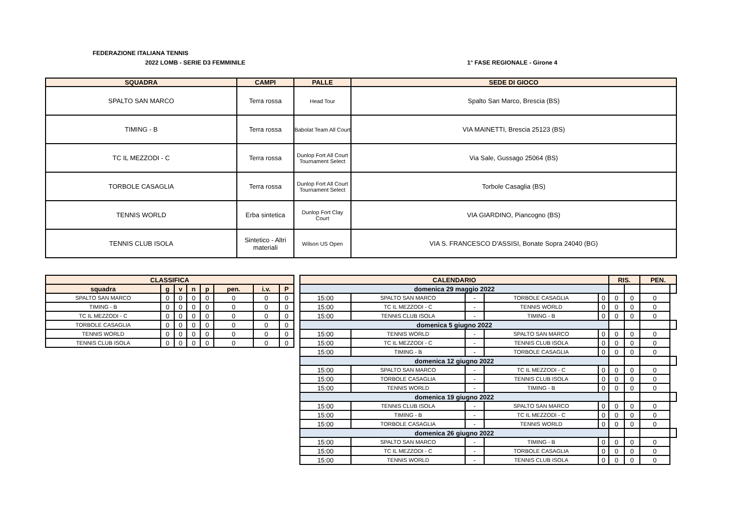FEDERAZIONE ITALIANA TENNIS
2022 LOMB - SERIE D3 FEMMINILE 1° FASE REGIONALE - Girone 4
| SQUADRA | CAMPI | PALLE | SEDE DI GIOCO |
| --- | --- | --- | --- |
| SPALTO SAN MARCO | Terra rossa | Head Tour | Spalto San Marco, Brescia (BS) |
| TIMING - B | Terra rossa | Babolat Team All Court | VIA MAINETTI, Brescia 25123 (BS) |
| TC IL MEZZODI - C | Terra rossa | Dunlop Fort All Court Tournament Select | Via Sale, Gussago 25064 (BS) |
| TORBOLE CASAGLIA | Terra rossa | Dunlop Fort All Court Tournament Select | Torbole Casaglia (BS) |
| TENNIS WORLD | Erba sintetica | Dunlop Fort Clay Court | VIA GIARDINO, Piancogno (BS) |
| TENNIS CLUB ISOLA | Sintetico - Altri materiali | Wilson US Open | VIA S. FRANCESCO D'ASSISI, Bonate Sopra 24040 (BG) |
| CLASSIFICA | | | | | | | |
| --- | --- | --- | --- | --- | --- | --- | --- |
| squadra | g | v | n | p | pen. | i.v. | P |
| SPALTO SAN MARCO | 0 | 0 | 0 | 0 | 0 | 0 | 0 |
| TIMING - B | 0 | 0 | 0 | 0 | 0 | 0 | 0 |
| TC IL MEZZODI - C | 0 | 0 | 0 | 0 | 0 | 0 | 0 |
| TORBOLE CASAGLIA | 0 | 0 | 0 | 0 | 0 | 0 | 0 |
| TENNIS WORLD | 0 | 0 | 0 | 0 | 0 | 0 | 0 |
| TENNIS CLUB ISOLA | 0 | 0 | 0 | 0 | 0 | 0 | 0 |
| CALENDARIO | | | | | RIS. | | PEN. | |
| --- | --- | --- | --- | --- | --- | --- | --- | --- |
| domenica 29 maggio 2022 | | | | | | | | |
| 15:00 | SPALTO SAN MARCO | - | TORBOLE CASAGLIA | 0 | 0 | 0 | 0 | |
| 15:00 | TC IL MEZZODI - C | - | TENNIS WORLD | 0 | 0 | 0 | 0 | |
| 15:00 | TENNIS CLUB ISOLA | - | TIMING - B | 0 | 0 | 0 | 0 | |
| domenica 5 giugno 2022 | | | | | | | | |
| 15:00 | TENNIS WORLD | - | SPALTO SAN MARCO | 0 | 0 | 0 | 0 | |
| 15:00 | TC IL MEZZODI - C | - | TENNIS CLUB ISOLA | 0 | 0 | 0 | 0 | |
| 15:00 | TIMING - B | - | TORBOLE CASAGLIA | 0 | 0 | 0 | 0 | |
| domenica 12 giugno 2022 | | | | | | | | |
| 15:00 | SPALTO SAN MARCO | - | TC IL MEZZODI - C | 0 | 0 | 0 | 0 | |
| 15:00 | TORBOLE CASAGLIA | - | TENNIS CLUB ISOLA | 0 | 0 | 0 | 0 | |
| 15:00 | TENNIS WORLD | - | TIMING - B | 0 | 0 | 0 | 0 | |
| domenica 19 giugno 2022 | | | | | | | | |
| 15:00 | TENNIS CLUB ISOLA | - | SPALTO SAN MARCO | 0 | 0 | 0 | 0 | |
| 15:00 | TIMING - B | - | TC IL MEZZODI - C | 0 | 0 | 0 | 0 | |
| 15:00 | TORBOLE CASAGLIA | - | TENNIS WORLD | 0 | 0 | 0 | 0 | |
| domenica 26 giugno 2022 | | | | | | | | |
| 15:00 | SPALTO SAN MARCO | - | TIMING - B | 0 | 0 | 0 | 0 | |
| 15:00 | TC IL MEZZODI - C | - | TORBOLE CASAGLIA | 0 | 0 | 0 | 0 | |
| 15:00 | TENNIS WORLD | - | TENNIS CLUB ISOLA | 0 | 0 | 0 | 0 | |